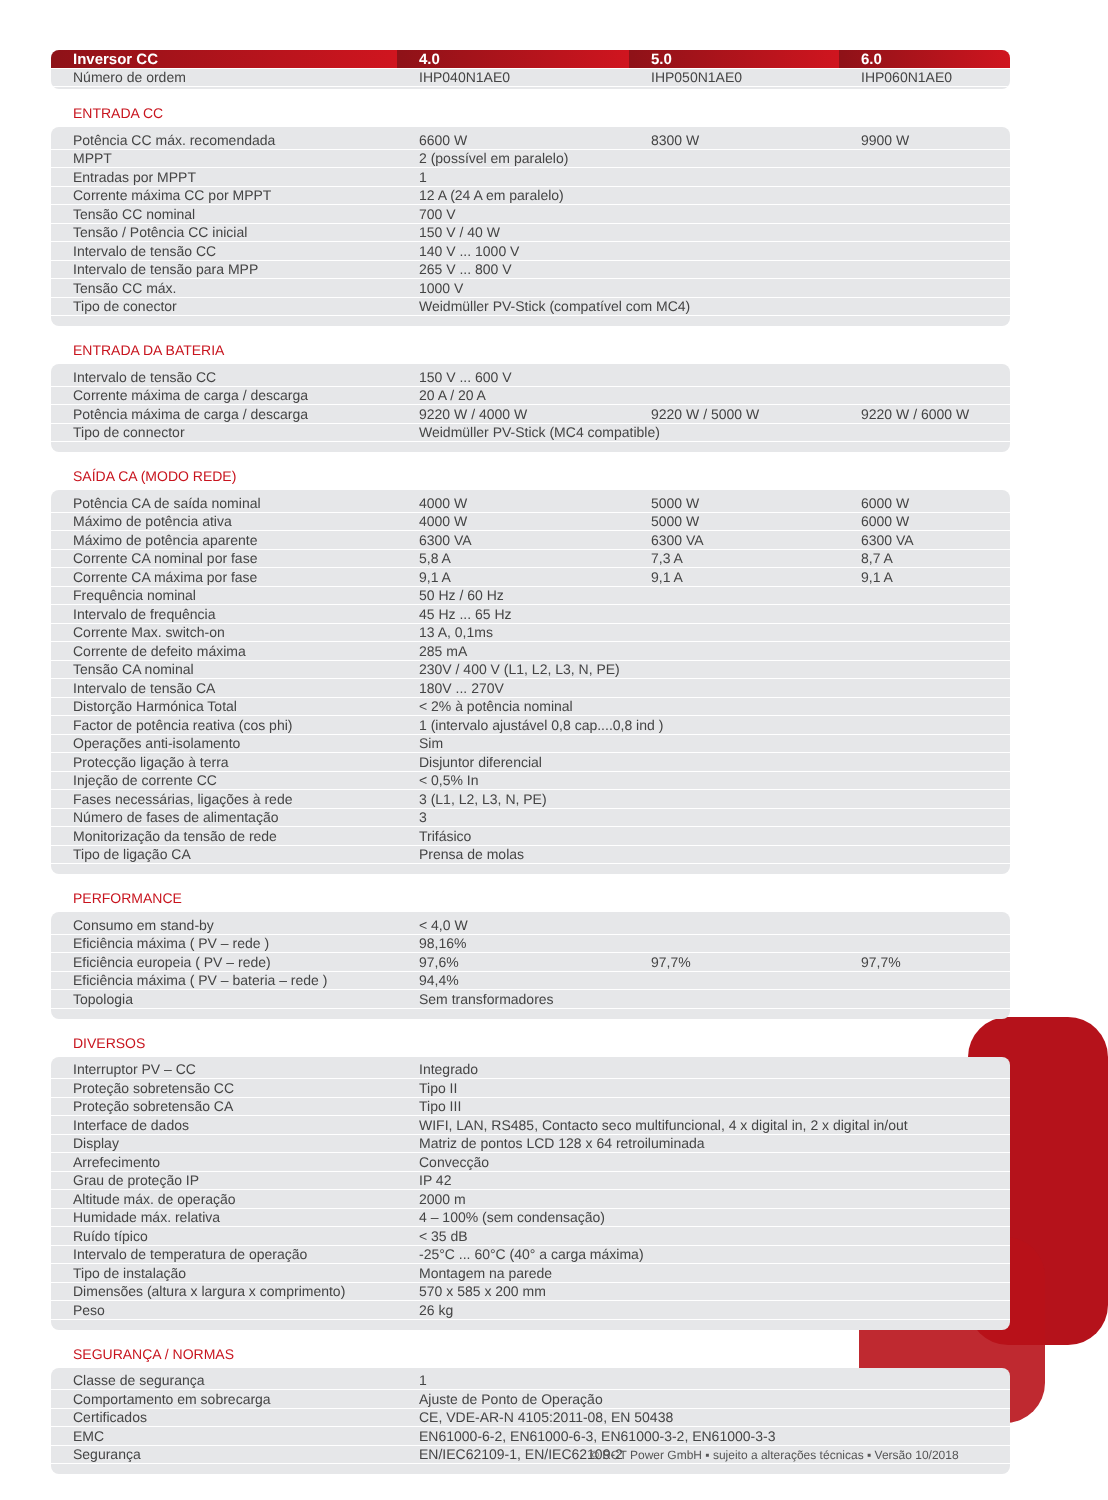| Inversor CC | 4.0 | 5.0 | 6.0 |
| --- | --- | --- | --- |
| Número de ordem | IHP040N1AE0 | IHP050N1AE0 | IHP060N1AE0 |
ENTRADA CC
| Potência CC máx. recomendada | 6600 W | 8300 W | 9900 W |
| MPPT | 2 (possível em paralelo) | | |
| Entradas por MPPT | 1 | | |
| Corrente máxima CC por MPPT | 12 A (24 A em paralelo) | | |
| Tensão CC nominal | 700 V | | |
| Tensão / Potência CC inicial | 150 V / 40 W | | |
| Intervalo de tensão CC | 140 V ... 1000 V | | |
| Intervalo de tensão para MPP | 265 V ... 800 V | | |
| Tensão CC máx. | 1000 V | | |
| Tipo de conector | Weidmüller PV-Stick (compatível com MC4) | | |
ENTRADA DA BATERIA
| Intervalo de tensão CC | 150 V ... 600 V | | |
| Corrente máxima de carga / descarga | 20 A / 20 A | | |
| Potência máxima de carga / descarga | 9220 W / 4000 W | 9220 W / 5000 W | 9220 W / 6000 W |
| Tipo de connector | Weidmüller PV-Stick (MC4 compatible) | | |
SAÍDA CA (MODO REDE)
| Potência CA de saída nominal | 4000 W | 5000 W | 6000 W |
| Máximo de potência ativa | 4000 W | 5000 W | 6000 W |
| Máximo de potência aparente | 6300 VA | 6300 VA | 6300 VA |
| Corrente CA nominal por fase | 5,8 A | 7,3 A | 8,7 A |
| Corrente CA máxima por fase | 9,1 A | 9,1 A | 9,1 A |
| Frequência nominal | 50 Hz / 60 Hz | | |
| Intervalo de frequência | 45 Hz ... 65 Hz | | |
| Corrente Max. switch-on | 13 A, 0,1ms | | |
| Corrente de defeito máxima | 285 mA | | |
| Tensão CA nominal | 230V / 400 V (L1, L2, L3, N, PE) | | |
| Intervalo de tensão CA | 180V ... 270V | | |
| Distorção Harmónica Total | < 2% à potência nominal | | |
| Factor de potência reativa (cos phi) | 1 (intervalo ajustável 0,8 cap....0,8 ind ) | | |
| Operações anti-isolamento | Sim | | |
| Protecção ligação à terra | Disjuntor diferencial | | |
| Injeção de corrente CC | < 0,5% In | | |
| Fases necessárias, ligações à rede | 3 (L1, L2, L3, N, PE) | | |
| Número de fases de alimentação | 3 | | |
| Monitorização da tensão de rede | Trifásico | | |
| Tipo de ligação CA | Prensa de molas | | |
PERFORMANCE
| Consumo em stand-by | < 4,0 W | | |
| Eficiência máxima ( PV – rede ) | 98,16% | | |
| Eficiência europeia ( PV – rede) | 97,6% | 97,7% | 97,7% |
| Eficiência máxima ( PV – bateria – rede ) | 94,4% | | |
| Topologia | Sem transformadores | | |
DIVERSOS
| Interruptor PV – CC | Integrado |
| Proteção sobretensão CC | Tipo II |
| Proteção sobretensão CA | Tipo III |
| Interface de dados | WIFI, LAN, RS485, Contacto seco multifuncional, 4 x digital in, 2 x digital in/out |
| Display | Matriz de pontos LCD 128 x 64 retroiluminada |
| Arrefecimento | Convecção |
| Grau de proteção IP | IP 42 |
| Altitude máx. de operação | 2000 m |
| Humidade máx. relativa | 4 – 100% (sem condensação) |
| Ruído típico | < 35 dB |
| Intervalo de temperatura de operação | -25°C ... 60°C (40° a carga máxima) |
| Tipo de instalação | Montagem na parede |
| Dimensões (altura x largura x comprimento) | 570 x 585 x 200 mm |
| Peso | 26 kg |
SEGURANÇA / NORMAS
| Classe de segurança | 1 |
| Comportamento em sobrecarga | Ajuste de Ponto de Operação |
| Certificados | CE, VDE-AR-N 4105:2011-08, EN 50438 |
| EMC | EN61000-6-2, EN61000-6-3, EN61000-3-2, EN61000-3-3 |
| Segurança | EN/IEC62109-1, EN/IEC62109-2 |
© RCT Power GmbH ▪ sujeito a alterações técnicas ▪ Versão 10/2018